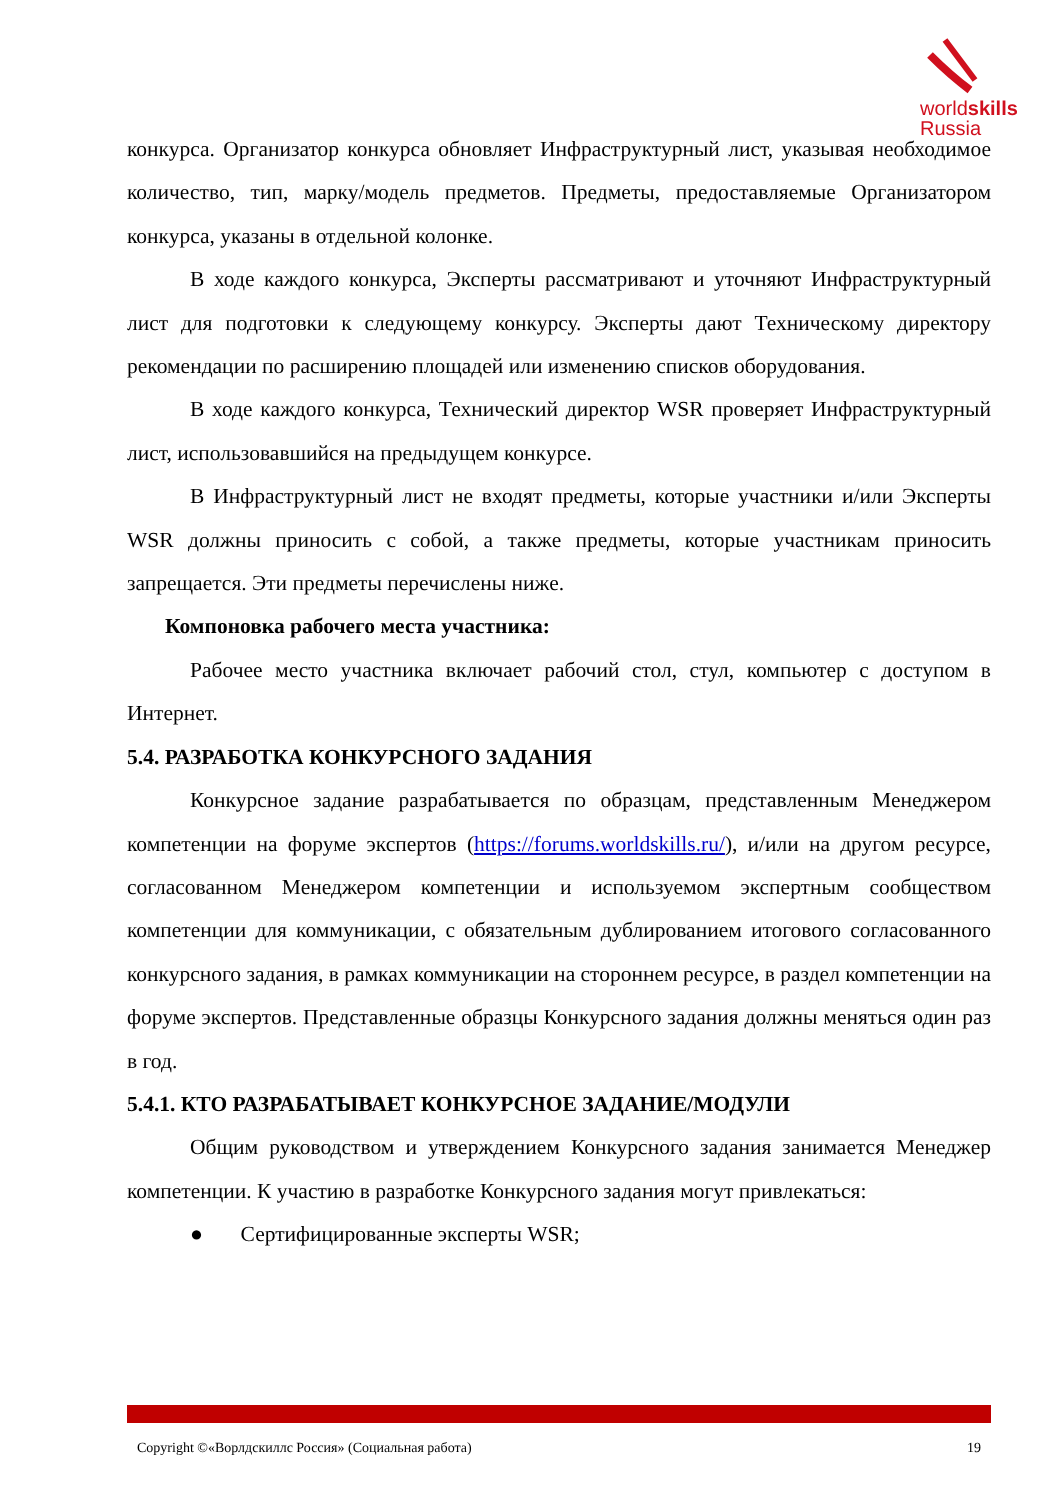worldskills
Russia
конкурса. Организатор конкурса обновляет Инфраструктурный лист, указывая необходимое количество, тип, марку/модель предметов. Предметы, предоставляемые Организатором конкурса, указаны в отдельной колонке.
В ходе каждого конкурса, Эксперты рассматривают и уточняют Инфраструктурный лист для подготовки к следующему конкурсу. Эксперты дают Техническому директору рекомендации по расширению площадей или изменению списков оборудования.
В ходе каждого конкурса, Технический директор WSR проверяет Инфраструктурный лист, использовавшийся на предыдущем конкурсе.
В Инфраструктурный лист не входят предметы, которые участники и/или Эксперты WSR должны приносить с собой, а также предметы, которые участникам приносить запрещается. Эти предметы перечислены ниже.
Компоновка рабочего места участника:
Рабочее место участника включает рабочий стол, стул, компьютер с доступом в Интернет.
5.4. РАЗРАБОТКА КОНКУРСНОГО ЗАДАНИЯ
Конкурсное задание разрабатывается по образцам, представленным Менеджером компетенции на форуме экспертов (https://forums.worldskills.ru/), и/или на другом ресурсе, согласованном Менеджером компетенции и используемом экспертным сообществом компетенции для коммуникации, с обязательным дублированием итогового согласованного конкурсного задания, в рамках коммуникации на стороннем ресурсе, в раздел компетенции на форуме экспертов. Представленные образцы Конкурсного задания должны меняться один раз в год.
5.4.1. КТО РАЗРАБАТЫВАЕТ КОНКУРСНОЕ ЗАДАНИЕ/МОДУЛИ
Общим руководством и утверждением Конкурсного задания занимается Менеджер компетенции. К участию в разработке Конкурсного задания могут привлекаться:
● Сертифицированные эксперты WSR;
Copyright ©«Ворлдскиллс Россия» (Социальная работа) 19